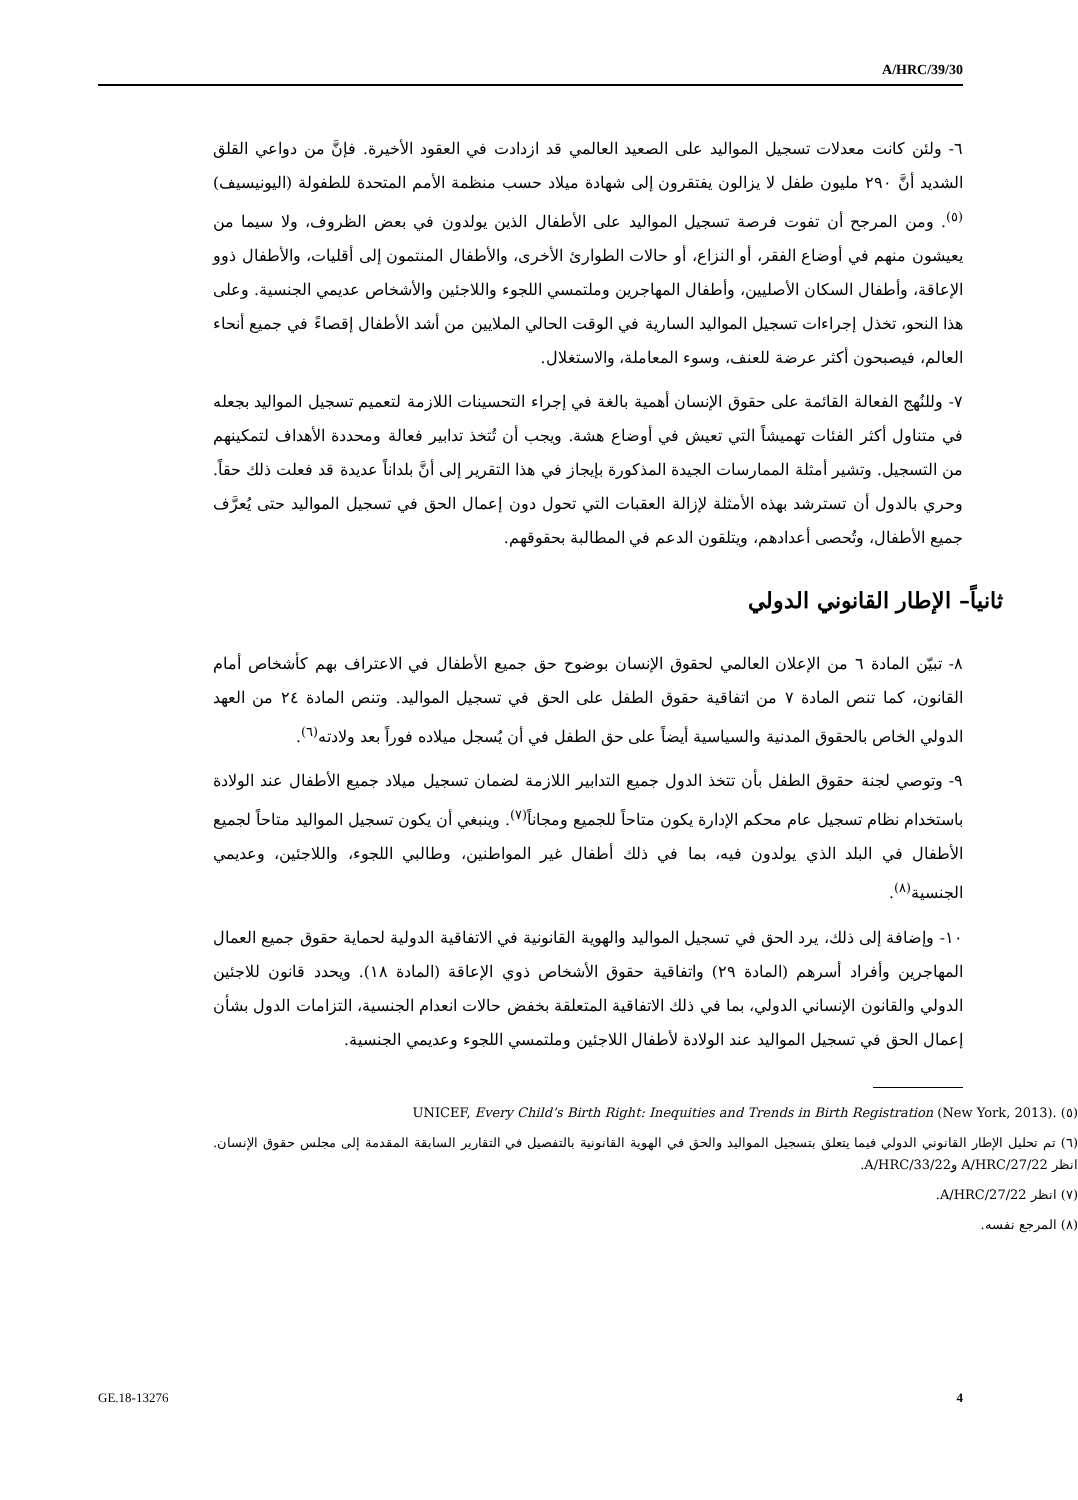A/HRC/39/30
٦- ولئن كانت معدلات تسجيل المواليد على الصعيد العالمي قد ازدادت في العقود الأخيرة. فإنَّ من دواعي القلق الشديد أنَّ ٢٩٠ مليون طفل لا يزالون يفتقرون إلى شهادة ميلاد حسب منظمة الأمم المتحدة للطفولة (اليونيسيف)<sup>(٥)</sup>. ومن المرجح أن تفوت فرصة تسجيل المواليد على الأطفال الذين يولدون في بعض الظروف، ولا سيما من يعيشون منهم في أوضاع الفقر، أو النزاع، أو حالات الطوارئ الأخرى، والأطفال المنتمون إلى أقليات، والأطفال ذوو الإعاقة، وأطفال السكان الأصليين، وأطفال المهاجرين وملتمسي اللجوء واللاجئين والأشخاص عديمي الجنسية. وعلى هذا النحو، تخذل إجراءات تسجيل المواليد السارية في الوقت الحالي الملايين من أشد الأطفال إقصاءً في جميع أنحاء العالم، فيصبحون أكثر عرضة للعنف، وسوء المعاملة، والاستغلال.
٧- وللنُهج الفعالة القائمة على حقوق الإنسان أهمية بالغة في إجراء التحسينات اللازمة لتعميم تسجيل المواليد بجعله في متناول أكثر الفئات تهميشاً التي تعيش في أوضاع هشة. ويجب أن تُتخذ تدابير فعالة ومحددة الأهداف لتمكينهم من التسجيل. وتشير أمثلة الممارسات الجيدة المذكورة بإيجاز في هذا التقرير إلى أنَّ بلداناً عديدة قد فعلت ذلك حقاً. وحري بالدول أن تسترشد بهذه الأمثلة لإزالة العقبات التي تحول دون إعمال الحق في تسجيل المواليد حتى يُعرَّف جميع الأطفال، وتُحصى أعدادهم، ويتلقون الدعم في المطالبة بحقوقهم.
ثانياً– الإطار القانوني الدولي
٨- تبيّن المادة ٦ من الإعلان العالمي لحقوق الإنسان بوضوح حق جميع الأطفال في الاعتراف بهم كأشخاص أمام القانون، كما تنص المادة ٧ من اتفاقية حقوق الطفل على الحق في تسجيل المواليد. وتنص المادة ٢٤ من العهد الدولي الخاص بالحقوق المدنية والسياسية أيضاً على حق الطفل في أن يُسجل ميلاده فوراً بعد ولادته<sup>(٦)</sup>.
٩- وتوصي لجنة حقوق الطفل بأن تتخذ الدول جميع التدابير اللازمة لضمان تسجيل ميلاد جميع الأطفال عند الولادة باستخدام نظام تسجيل عام محكم الإدارة يكون متاحاً للجميع ومجاناً<sup>(٧)</sup>. وينبغي أن يكون تسجيل المواليد متاحاً لجميع الأطفال في البلد الذي يولدون فيه، بما في ذلك أطفال غير المواطنين، وطالبي اللجوء، واللاجئين، وعديمي الجنسية<sup>(٨)</sup>.
١٠- وإضافة إلى ذلك، يرد الحق في تسجيل المواليد والهوية القانونية في الاتفاقية الدولية لحماية حقوق جميع العمال المهاجرين وأفراد أسرهم (المادة ٢٩) واتفاقية حقوق الأشخاص ذوي الإعاقة (المادة ١٨). ويحدد قانون للاجئين الدولي والقانون الإنساني الدولي، بما في ذلك الاتفاقية المتعلقة بخفض حالات انعدام الجنسية، التزامات الدول بشأن إعمال الحق في تسجيل المواليد عند الولادة لأطفال اللاجئين وملتمسي اللجوء وعديمي الجنسية.
(٥) UNICEF, Every Child’s Birth Right: Inequities and Trends in Birth Registration (New York, 2013).
(٦) تم تحليل الإطار القانوني الدولي فيما يتعلق بتسجيل المواليد والحق في الهوية القانونية بالتفصيل في التقارير السابقة المقدمة إلى مجلس حقوق الإنسان. انظر A/HRC/27/22 وA/HRC/33/22.
(٧) انظر A/HRC/27/22.
(٨) المرجع نفسه.
GE.18-13276 4